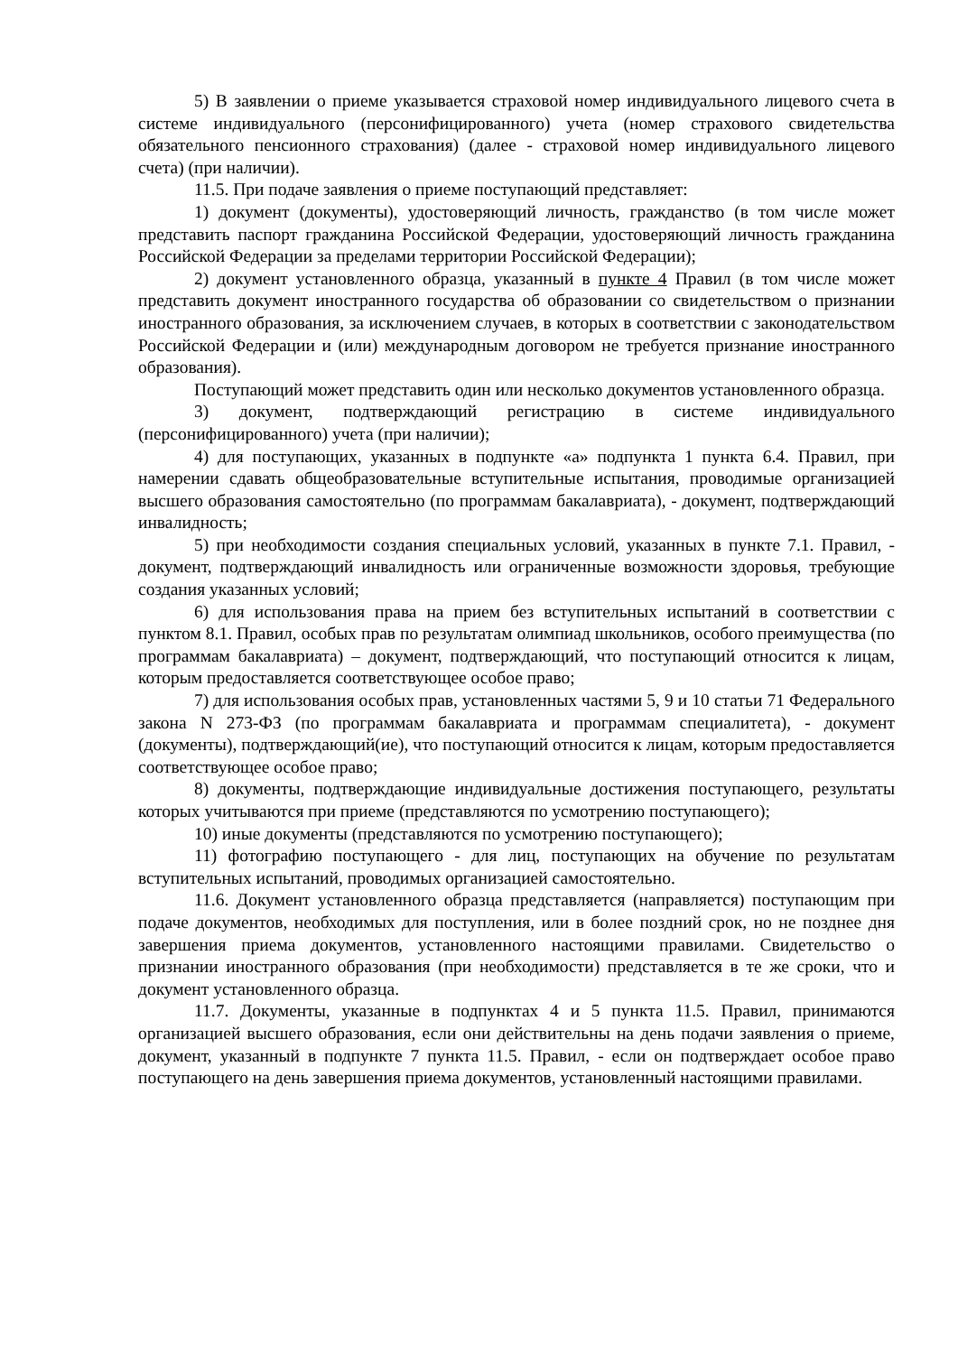5) В заявлении о приеме указывается страховой номер индивидуального лицевого счета в системе индивидуального (персонифицированного) учета (номер страхового свидетельства обязательного пенсионного страхования) (далее - страховой номер индивидуального лицевого счета) (при наличии).
11.5. При подаче заявления о приеме поступающий представляет:
1) документ (документы), удостоверяющий личность, гражданство (в том числе может представить паспорт гражданина Российской Федерации, удостоверяющий личность гражданина Российской Федерации за пределами территории Российской Федерации);
2) документ установленного образца, указанный в пункте 4 Правил (в том числе может представить документ иностранного государства об образовании со свидетельством о признании иностранного образования, за исключением случаев, в которых в соответствии с законодательством Российской Федерации и (или) международным договором не требуется признание иностранного образования).
Поступающий может представить один или несколько документов установленного образца.
3) документ, подтверждающий регистрацию в системе индивидуального (персонифицированного) учета (при наличии);
4) для поступающих, указанных в подпункте «а» подпункта 1 пункта 6.4. Правил, при намерении сдавать общеобразовательные вступительные испытания, проводимые организацией высшего образования самостоятельно (по программам бакалавриата), - документ, подтверждающий инвалидность;
5) при необходимости создания специальных условий, указанных в пункте 7.1. Правил, - документ, подтверждающий инвалидность или ограниченные возможности здоровья, требующие создания указанных условий;
6) для использования права на прием без вступительных испытаний в соответствии с пунктом 8.1. Правил, особых прав по результатам олимпиад школьников, особого преимущества (по программам бакалавриата) – документ, подтверждающий, что поступающий относится к лицам, которым предоставляется соответствующее особое право;
7) для использования особых прав, установленных частями 5, 9 и 10 статьи 71 Федерального закона N 273-ФЗ (по программам бакалавриата и программам специалитета), - документ (документы), подтверждающий(ие), что поступающий относится к лицам, которым предоставляется соответствующее особое право;
8) документы, подтверждающие индивидуальные достижения поступающего, результаты которых учитываются при приеме (представляются по усмотрению поступающего);
10) иные документы (представляются по усмотрению поступающего);
11) фотографию поступающего - для лиц, поступающих на обучение по результатам вступительных испытаний, проводимых организацией самостоятельно.
11.6. Документ установленного образца представляется (направляется) поступающим при подаче документов, необходимых для поступления, или в более поздний срок, но не позднее дня завершения приема документов, установленного настоящими правилами. Свидетельство о признании иностранного образования (при необходимости) представляется в те же сроки, что и документ установленного образца.
11.7. Документы, указанные в подпунктах 4 и 5 пункта 11.5. Правил, принимаются организацией высшего образования, если они действительны на день подачи заявления о приеме, документ, указанный в подпункте 7 пункта 11.5. Правил, - если он подтверждает особое право поступающего на день завершения приема документов, установленный настоящими правилами.